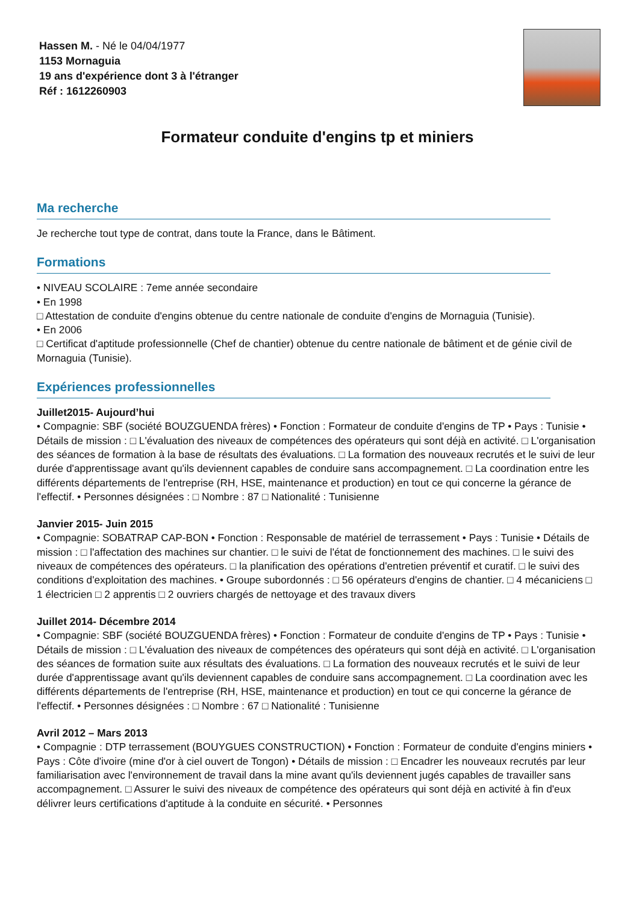Hassen M. - Né le 04/04/1977
1153 Mornaguia
19 ans d'expérience dont 3 à l'étranger
Réf : 1612260903
Formateur conduite d'engins tp et miniers
Ma recherche
Je recherche tout type de contrat, dans toute la France, dans le Bâtiment.
Formations
• NIVEAU SCOLAIRE : 7eme année secondaire
• En 1998
□ Attestation de conduite d'engins obtenue du centre nationale de conduite d'engins de Mornaguia (Tunisie).
• En 2006
□ Certificat d'aptitude professionnelle (Chef de chantier) obtenue du centre nationale de bâtiment et de génie civil de Mornaguia (Tunisie).
Expériences professionnelles
Juillet2015- Aujourd’hui
• Compagnie: SBF (société BOUZGUENDA frères) • Fonction : Formateur de conduite d'engins de TP • Pays : Tunisie • Détails de mission : □ L'évaluation des niveaux de compétences des opérateurs qui sont déjà en activité. □ L'organisation des séances de formation à la base de résultats des évaluations. □ La formation des nouveaux recrutés et le suivi de leur durée d'apprentissage avant qu'ils deviennent capables de conduire sans accompagnement. □ La coordination entre les différents départements de l'entreprise (RH, HSE, maintenance et production) en tout ce qui concerne la gérance de l'effectif. • Personnes désignées : □ Nombre : 87 □ Nationalité : Tunisienne
Janvier 2015- Juin 2015
• Compagnie: SOBATRAP CAP-BON • Fonction : Responsable de matériel de terrassement • Pays : Tunisie • Détails de mission : □ l'affectation des machines sur chantier. □ le suivi de l'état de fonctionnement des machines. □ le suivi des niveaux de compétences des opérateurs. □ la planification des opérations d'entretien préventif et curatif. □ le suivi des conditions d'exploitation des machines. • Groupe subordonnés : □ 56 opérateurs d'engins de chantier. □ 4 mécaniciens □ 1 électricien □ 2 apprentis □ 2 ouvriers chargés de nettoyage et des travaux divers
Juillet 2014- Décembre 2014
• Compagnie: SBF (société BOUZGUENDA frères) • Fonction : Formateur de conduite d'engins de TP • Pays : Tunisie • Détails de mission : □ L'évaluation des niveaux de compétences des opérateurs qui sont déjà en activité. □ L'organisation des séances de formation suite aux résultats des évaluations. □ La formation des nouveaux recrutés et le suivi de leur durée d'apprentissage avant qu'ils deviennent capables de conduire sans accompagnement. □ La coordination avec les différents départements de l'entreprise (RH, HSE, maintenance et production) en tout ce qui concerne la gérance de l'effectif. • Personnes désignées : □ Nombre : 67 □ Nationalité : Tunisienne
Avril 2012 – Mars 2013
• Compagnie : DTP terrassement (BOUYGUES CONSTRUCTION) • Fonction : Formateur de conduite d'engins miniers • Pays : Côte d'ivoire (mine d'or à ciel ouvert de Tongon) • Détails de mission : □ Encadrer les nouveaux recrutés par leur familiarisation avec l'environnement de travail dans la mine avant qu'ils deviennent jugés capables de travailler sans accompagnement. □ Assurer le suivi des niveaux de compétence des opérateurs qui sont déjà en activité à fin d'eux délivrer leurs certifications d'aptitude à la conduite en sécurité. • Personnes